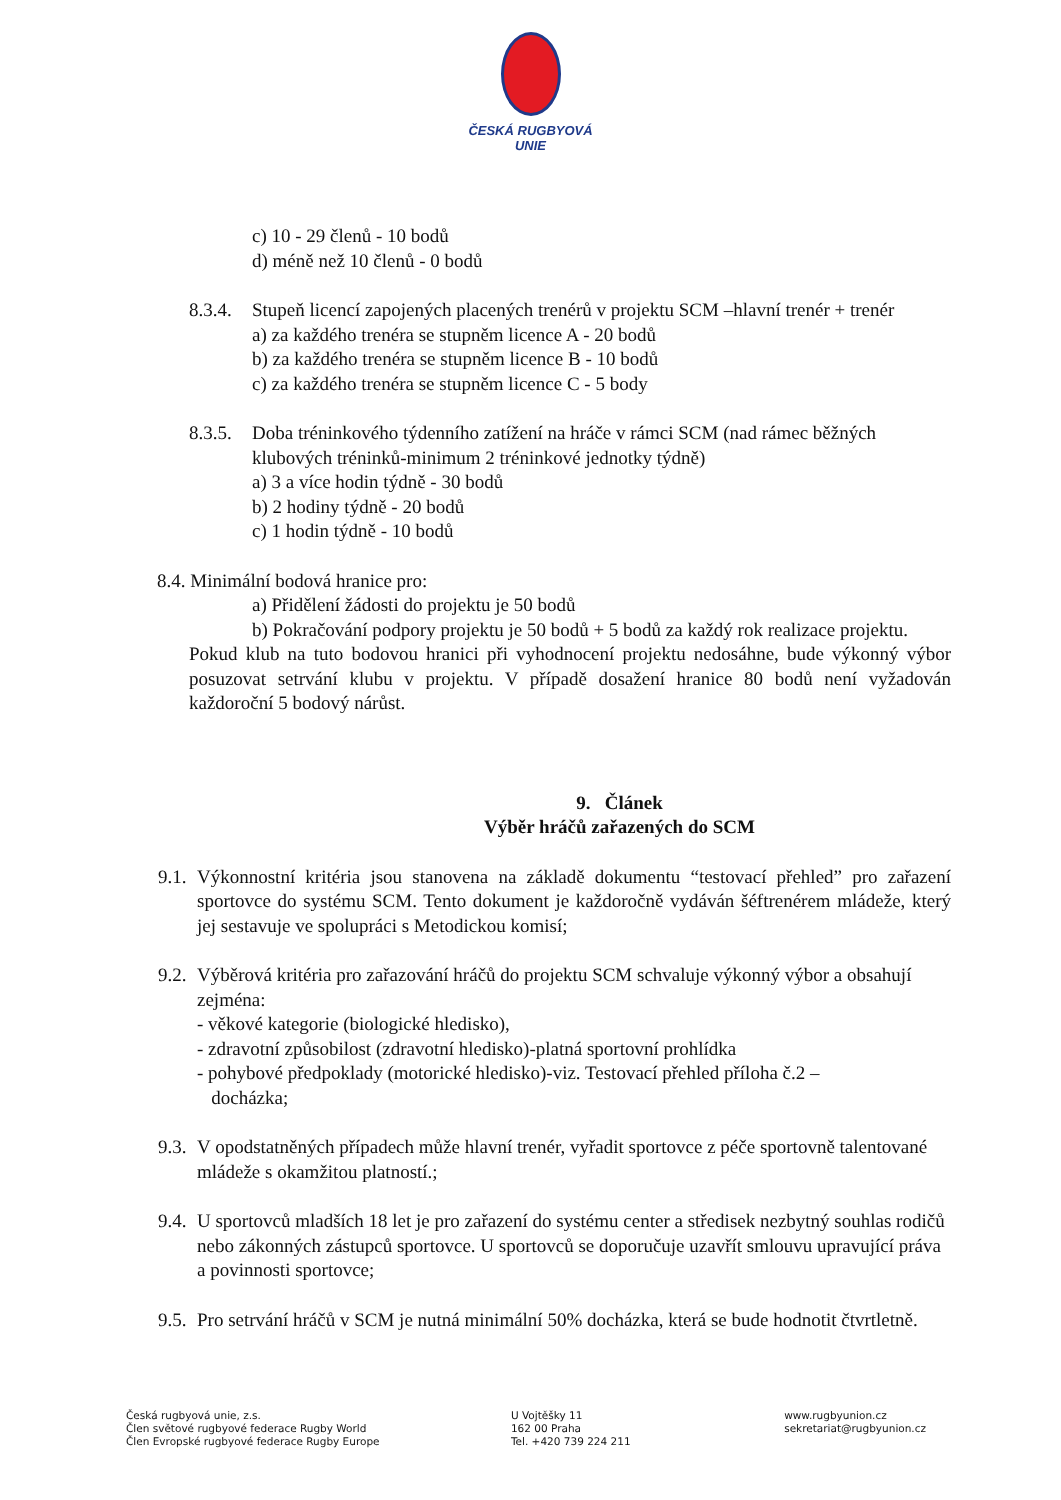ČESKÁ RUGBYOVÁ
UNIE
c) 10 - 29 členů - 10 bodů
d) méně než 10 členů - 0 bodů
8.3.4.
Stupeň licencí zapojených placených trenérů v projektu SCM –hlavní trenér + trenér
a) za každého trenéra se stupněm licence A - 20 bodů
b) za každého trenéra se stupněm licence B - 10 bodů
c) za každého trenéra se stupněm licence C - 5 body
8.3.5.
Doba tréninkového týdenního zatížení na hráče v rámci SCM (nad rámec běžných klubových tréninků-minimum 2 tréninkové jednotky týdně)
a) 3 a více hodin týdně - 30 bodů
b) 2 hodiny týdně - 20 bodů
c) 1 hodin týdně - 10 bodů
8.4. Minimální bodová hranice pro:
a) Přidělení žádosti do projektu je 50 bodů
b) Pokračování podpory projektu je 50 bodů + 5 bodů za každý rok realizace projektu.
Pokud klub na tuto bodovou hranici při vyhodnocení projektu nedosáhne, bude výkonný výbor posuzovat setrvání klubu v projektu. V případě dosažení hranice 80 bodů není vyžadován každoroční 5 bodový nárůst.
9. Článek
Výběr hráčů zařazených do SCM
9.1.
Výkonnostní kritéria jsou stanovena na základě dokumentu “testovací přehled” pro zařazení sportovce do systému SCM. Tento dokument je každoročně vydáván šéftrenérem mládeže, který jej sestavuje ve spolupráci s Metodickou komisí;
9.2.
Výběrová kritéria pro zařazování hráčů do projektu SCM schvaluje výkonný výbor a obsahují zejména:
- věkové kategorie (biologické hledisko),
- zdravotní způsobilost (zdravotní hledisko)-platná sportovní prohlídka
- pohybové předpoklady (motorické hledisko)-viz. Testovací přehled příloha č.2 –
docházka;
9.3.
V opodstatněných případech může hlavní trenér, vyřadit sportovce z péče sportovně talentované mládeže s okamžitou platností.;
9.4.
U sportovců mladších 18 let je pro zařazení do systému center a středisek nezbytný souhlas rodičů nebo zákonných zástupců sportovce. U sportovců se doporučuje uzavřít smlouvu upravující práva a povinnosti sportovce;
9.5.
Pro setrvání hráčů v SCM je nutná minimální 50% docházka, která se bude hodnotit čtvrtletně.
Česká rugbyová unie, z.s.
Člen světové rugbyové federace Rugby World
Člen Evropské rugbyové federace Rugby Europe
U Vojtěšky 11
162 00 Praha
Tel. +420 739 224 211
www.rugbyunion.cz
sekretariat@rugbyunion.cz